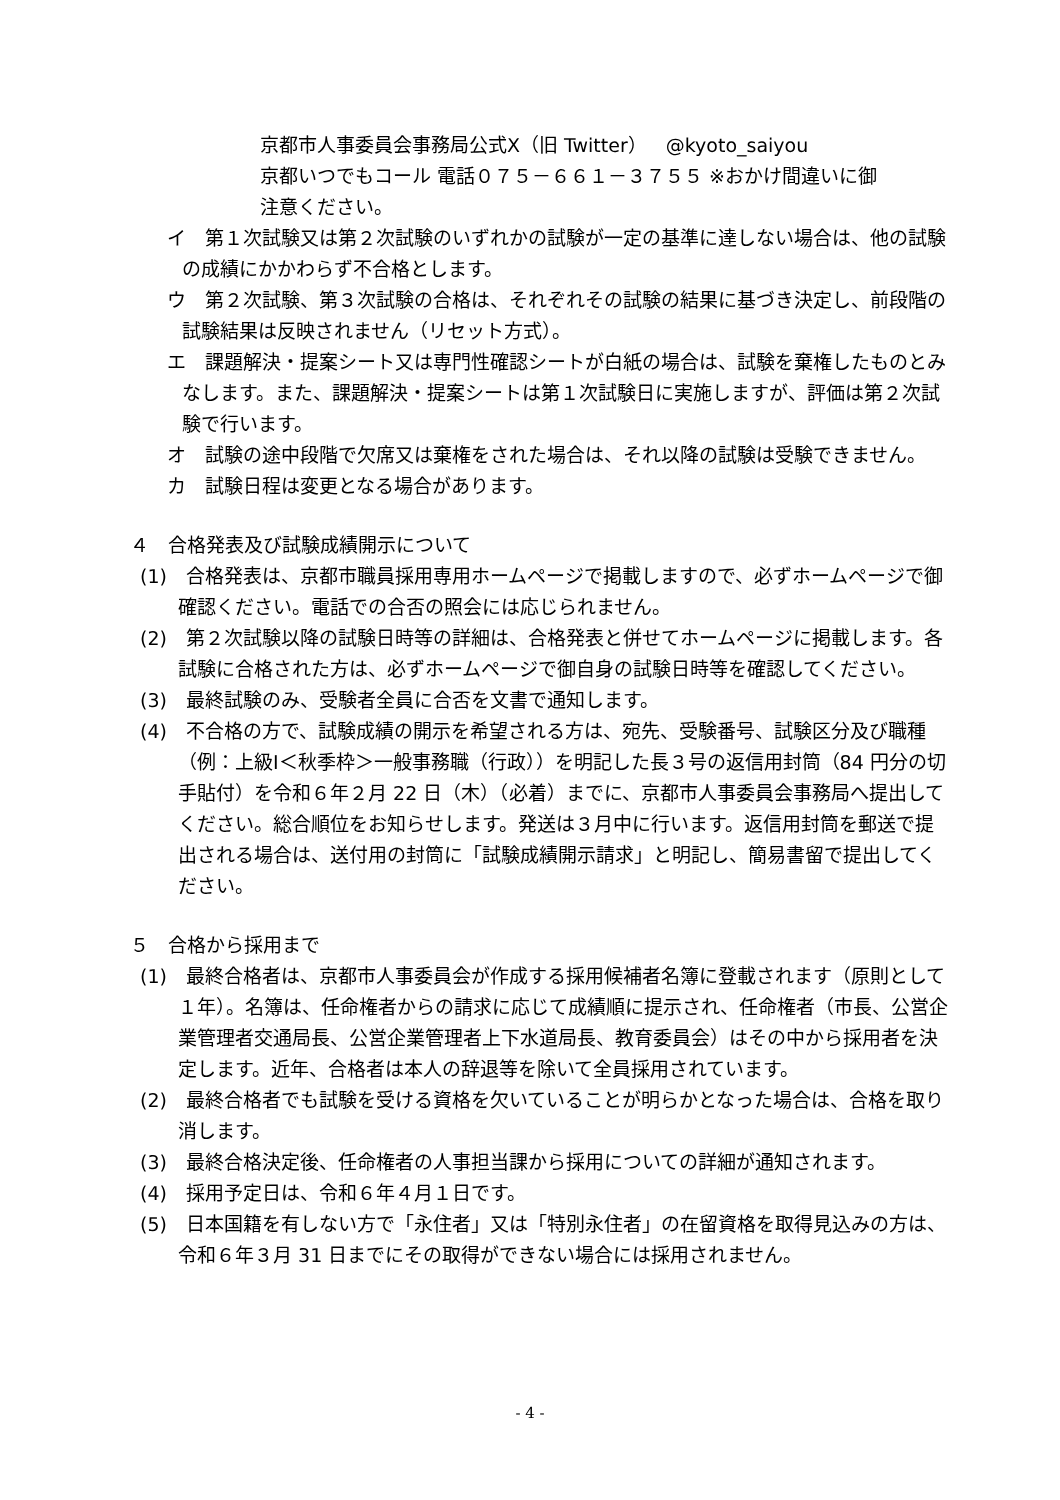京都市人事委員会事務局公式X（旧 Twitter）　@kyoto_saiyou
京都いつでもコール 電話０７５－６６１－３７５５ ※おかけ間違いに御
注意ください。
イ　第１次試験又は第２次試験のいずれかの試験が一定の基準に達しない場合は、他の試験の成績にかかわらず不合格とします。
ウ　第２次試験、第３次試験の合格は、それぞれその試験の結果に基づき決定し、前段階の試験結果は反映されません（リセット方式）。
エ　課題解決・提案シート又は専門性確認シートが白紙の場合は、試験を棄権したものとみなします。また、課題解決・提案シートは第１次試験日に実施しますが、評価は第２次試験で行います。
オ　試験の途中段階で欠席又は棄権をされた場合は、それ以降の試験は受験できません。
カ　試験日程は変更となる場合があります。
４　合格発表及び試験成績開示について
(1)　合格発表は、京都市職員採用専用ホームページで掲載しますので、必ずホームページで御確認ください。電話での合否の照会には応じられません。
(2)　第２次試験以降の試験日時等の詳細は、合格発表と併せてホームページに掲載します。各試験に合格された方は、必ずホームページで御自身の試験日時等を確認してください。
(3)　最終試験のみ、受験者全員に合否を文書で通知します。
(4)　不合格の方で、試験成績の開示を希望される方は、宛先、受験番号、試験区分及び職種（例：上級Ⅰ＜秋季枠＞一般事務職（行政））を明記した長３号の返信用封筒（84 円分の切手貼付）を令和６年２月 22 日（木）（必着）までに、京都市人事委員会事務局へ提出してください。総合順位をお知らせします。発送は３月中に行います。返信用封筒を郵送で提出される場合は、送付用の封筒に「試験成績開示請求」と明記し、簡易書留で提出してください。
５　合格から採用まで
(1)　最終合格者は、京都市人事委員会が作成する採用候補者名簿に登載されます（原則として１年）。名簿は、任命権者からの請求に応じて成績順に提示され、任命権者（市長、公営企業管理者交通局長、公営企業管理者上下水道局長、教育委員会）はその中から採用者を決定します。近年、合格者は本人の辞退等を除いて全員採用されています。
(2)　最終合格者でも試験を受ける資格を欠いていることが明らかとなった場合は、合格を取り消します。
(3)　最終合格決定後、任命権者の人事担当課から採用についての詳細が通知されます。
(4)　採用予定日は、令和６年４月１日です。
(5)　日本国籍を有しない方で「永住者」又は「特別永住者」の在留資格を取得見込みの方は、令和６年３月 31 日までにその取得ができない場合には採用されません。
- 4 -